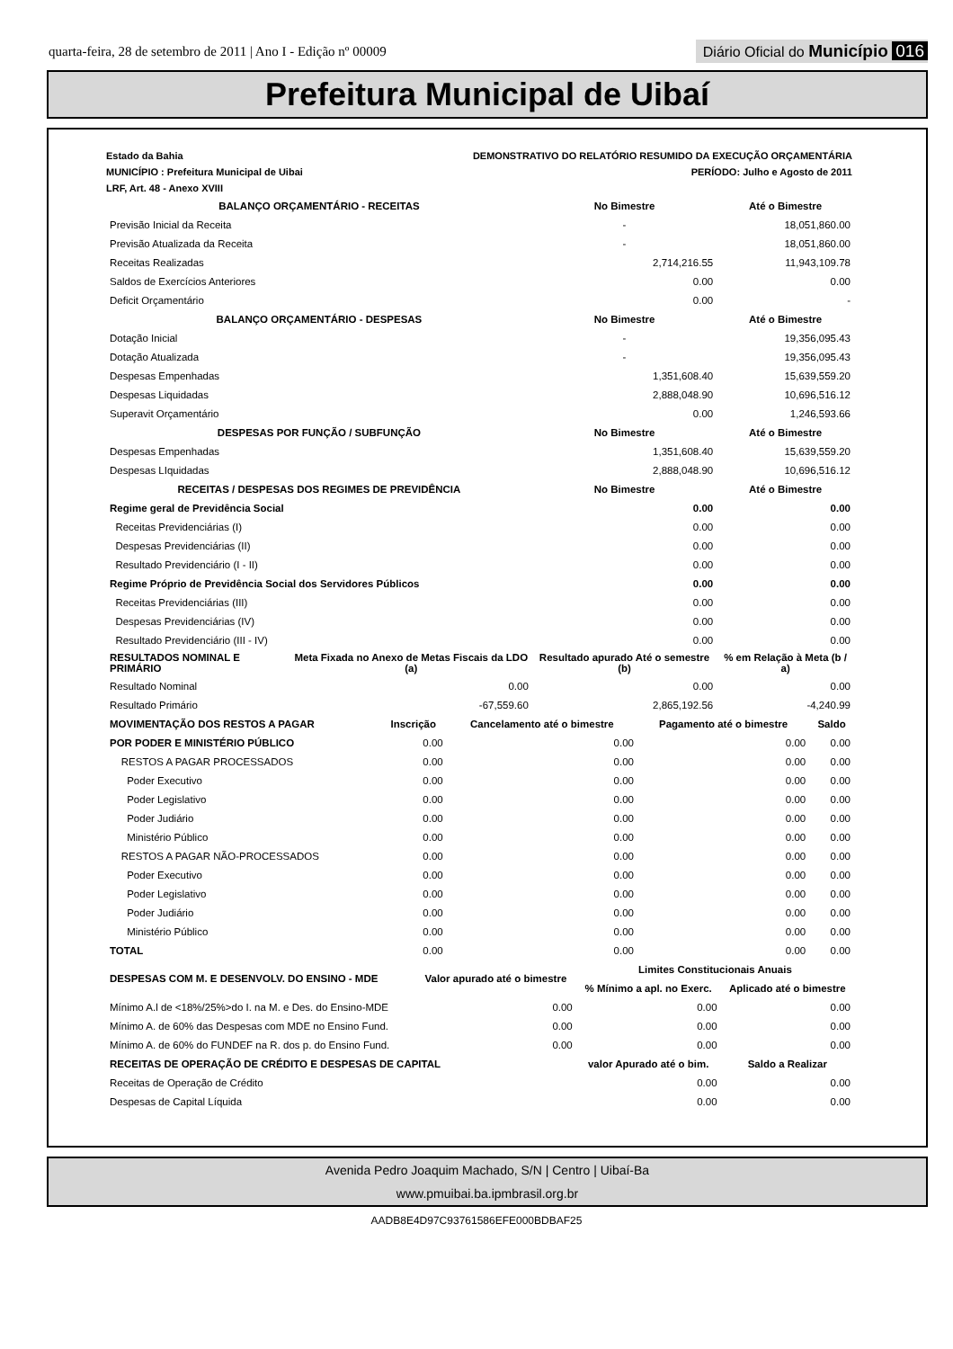quarta-feira, 28 de setembro de 2011 | Ano I - Edição nº 00009
Diário Oficial do Município 016
Prefeitura Municipal de Uibaí
Estado da Bahia
MUNICÍPIO : Prefeitura Municipal de Uibai
LRF, Art. 48 - Anexo XVIII
DEMONSTRATIVO DO RELATÓRIO RESUMIDO DA EXECUÇÃO ORÇAMENTÁRIA
PERÍODO: Julho e Agosto de 2011
| BALANÇO ORÇAMENTÁRIO - RECEITAS | | No Bimestre | Até o Bimestre |
| --- | --- | --- | --- |
| Previsão Inicial da Receita | | - | 18,051,860.00 |
| Previsão Atualizada da Receita | | - | 18,051,860.00 |
| Receitas Realizadas | | 2,714,216.55 | 11,943,109.78 |
| Saldos de Exercícios Anteriores | | 0.00 | 0.00 |
| Deficit Orçamentário | | 0.00 | - |
| BALANÇO ORÇAMENTÁRIO - DESPESAS | | No Bimestre | Até o Bimestre |
| Dotação Inicial | | - | 19,356,095.43 |
| Dotação Atualizada | | - | 19,356,095.43 |
| Despesas Empenhadas | | 1,351,608.40 | 15,639,559.20 |
| Despesas Liquidadas | | 2,888,048.90 | 10,696,516.12 |
| Superavit Orçamentário | | 0.00 | 1,246,593.66 |
| DESPESAS POR FUNÇÃO / SUBFUNÇÃO | | No Bimestre | Até o Bimestre |
| Despesas Empenhadas | | 1,351,608.40 | 15,639,559.20 |
| Despesas LIquidadas | | 2,888,048.90 | 10,696,516.12 |
| RECEITAS / DESPESAS DOS REGIMES DE PREVIDÊNCIA | | No Bimestre | Até o Bimestre |
| Regime geral de Previdência Social | | 0.00 | 0.00 |
| Receitas Previdenciárias (I) | | 0.00 | 0.00 |
| Despesas Previdenciárias (II) | | 0.00 | 0.00 |
| Resultado Previdenciário (I - II) | | 0.00 | 0.00 |
| Regime Próprio de Previdência Social dos Servidores Públicos | | 0.00 | 0.00 |
| Receitas Previdenciárias (III) | | 0.00 | 0.00 |
| Despesas Previdenciárias (IV) | | 0.00 | 0.00 |
| Resultado Previdenciário (III - IV) | | 0.00 | 0.00 |
| RESULTADOS NOMINAL E PRIMÁRIO | Meta Fixada no Anexo de Metas Fiscais da LDO (a) | Resultado apurado Até o semestre (b) | % em Relação à Meta (b / a) |
| Resultado Nominal | 0.00 | 0.00 | 0.00 |
| Resultado Primário | -67,559.60 | 2,865,192.56 | -4,240.99 |
| MOVIMENTAÇÃO DOS RESTOS A PAGAR | Inscrição | Cancelamento até o bimestre | Pagamento até o bimestre | Saldo |
| --- | --- | --- | --- | --- |
| POR PODER E MINISTÉRIO PÚBLICO | 0.00 | 0.00 | 0.00 | 0.00 |
| RESTOS A PAGAR PROCESSADOS | 0.00 | 0.00 | 0.00 | 0.00 |
| Poder Executivo | 0.00 | 0.00 | 0.00 | 0.00 |
| Poder Legislativo | 0.00 | 0.00 | 0.00 | 0.00 |
| Poder Judiário | 0.00 | 0.00 | 0.00 | 0.00 |
| Ministério Público | 0.00 | 0.00 | 0.00 | 0.00 |
| RESTOS A PAGAR NÃO-PROCESSADOS | 0.00 | 0.00 | 0.00 | 0.00 |
| Poder Executivo | 0.00 | 0.00 | 0.00 | 0.00 |
| Poder Legislativo | 0.00 | 0.00 | 0.00 | 0.00 |
| Poder Judiário | 0.00 | 0.00 | 0.00 | 0.00 |
| Ministério Público | 0.00 | 0.00 | 0.00 | 0.00 |
| TOTAL | 0.00 | 0.00 | 0.00 | 0.00 |
| DESPESAS COM M. E DESENVOLV. DO ENSINO - MDE | Valor apurado até o bimestre | Limites Constitucionais Anuais | |
| --- | --- | --- | --- |
| | | % Mínimo a apl. no Exerc. | Aplicado até o bimestre |
| Mínimo A.l de <18%/25%>do I. na M. e Des. do Ensino-MDE | 0.00 | 0.00 | 0.00 |
| Mínimo A. de 60% das Despesas com MDE no Ensino Fund. | 0.00 | 0.00 | 0.00 |
| Mínimo A. de 60% do FUNDEF na R. dos p. do Ensino Fund. | 0.00 | 0.00 | 0.00 |
| RECEITAS DE OPERAÇÃO DE CRÉDITO E DESPESAS DE CAPITAL | | valor Apurado até o bim. | Saldo a Realizar |
| Receitas de Operação de Crédito | | 0.00 | 0.00 |
| Despesas de Capital Líquida | | 0.00 | 0.00 |
Avenida Pedro Joaquim Machado, S/N | Centro | Uibaí-Ba
www.pmuibai.ba.ipmbrasil.org.br
AADB8E4D97C93761586EFE000BDBAF25